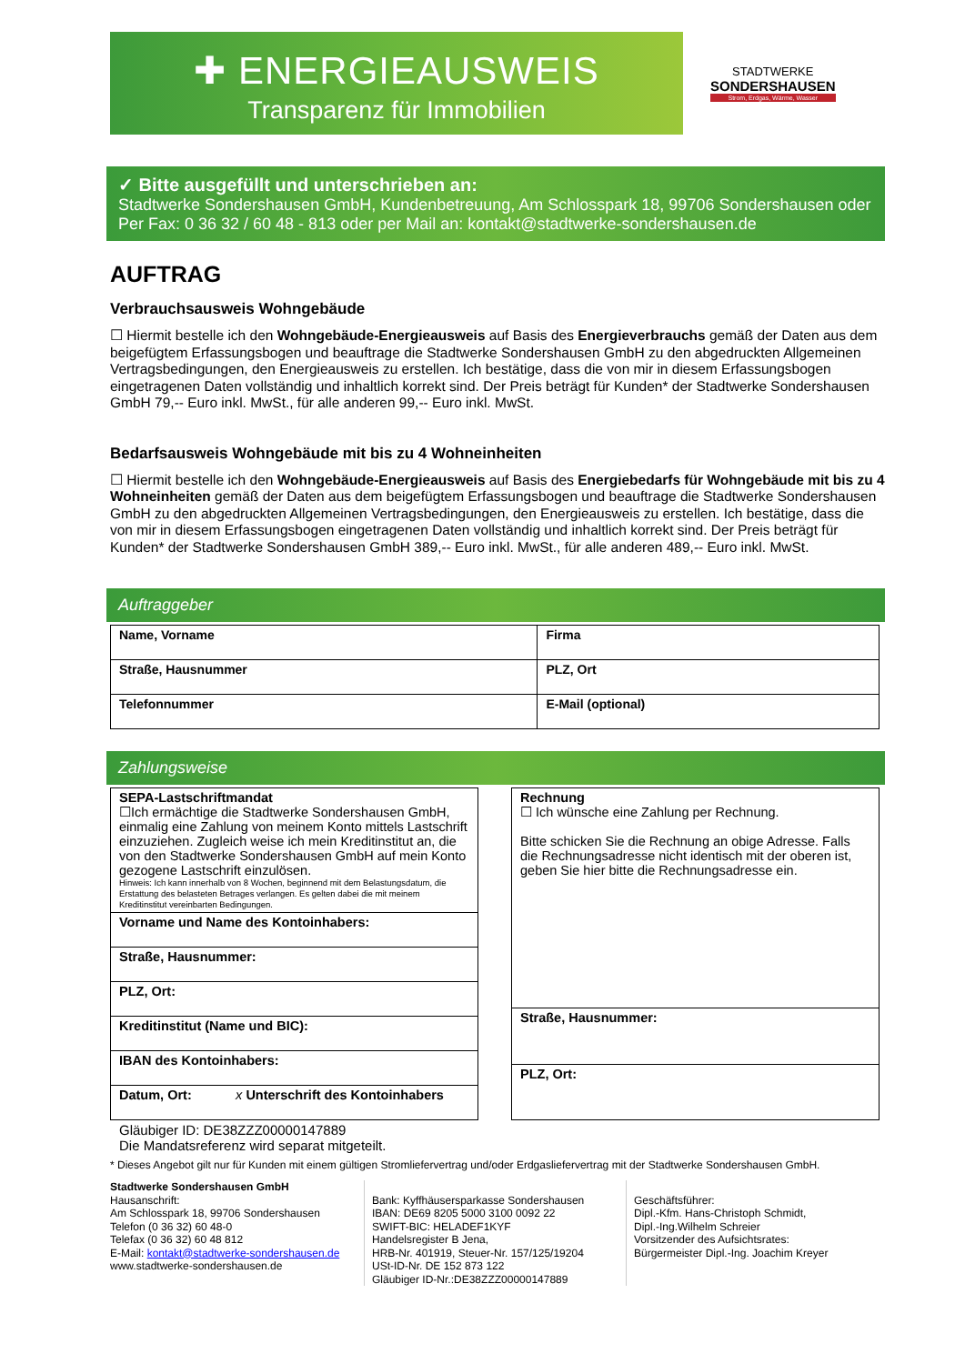✚ ENERGIEAUSWEIS
Transparenz für Immobilien
STADTWERKE
SONDERSHAUSEN
Strom, Erdgas, Wärme, Wasser
✓ Bitte ausgefüllt und unterschrieben an:
Stadtwerke Sondershausen GmbH, Kundenbetreuung, Am Schlosspark 18, 99706 Sondershausen oder
Per Fax: 0 36 32 / 60 48 - 813 oder per Mail an: kontakt@stadtwerke-sondershausen.de
AUFTRAG
Verbrauchsausweis Wohngebäude
☐ Hiermit bestelle ich den Wohngebäude-Energieausweis auf Basis des Energieverbrauchs gemäß der Daten aus dem beigefügtem Erfassungsbogen und beauftrage die Stadtwerke Sondershausen GmbH zu den abgedruckten Allgemeinen Vertragsbedingungen, den Energieausweis zu erstellen. Ich bestätige, dass die von mir in diesem Erfassungsbogen eingetragenen Daten vollständig und inhaltlich korrekt sind. Der Preis beträgt für Kunden* der Stadtwerke Sondershausen GmbH 79,-- Euro inkl. MwSt., für alle anderen 99,-- Euro inkl. MwSt.
Bedarfsausweis Wohngebäude mit bis zu 4 Wohneinheiten
☐ Hiermit bestelle ich den Wohngebäude-Energieausweis auf Basis des Energiebedarfs für Wohngebäude mit bis zu 4 Wohneinheiten gemäß der Daten aus dem beigefügtem Erfassungsbogen und beauftrage die Stadtwerke Sondershausen GmbH zu den abgedruckten Allgemeinen Vertragsbedingungen, den Energieausweis zu erstellen. Ich bestätige, dass die von mir in diesem Erfassungsbogen eingetragenen Daten vollständig und inhaltlich korrekt sind. Der Preis beträgt für Kunden* der Stadtwerke Sondershausen GmbH 389,-- Euro inkl. MwSt., für alle anderen 489,-- Euro inkl. MwSt.
Auftraggeber
| Name, Vorname | Firma |
| Straße, Hausnummer | PLZ, Ort |
| Telefonnummer | E-Mail (optional) |
Zahlungsweise
| SEPA-Lastschriftmandat ☐Ich ermächtige die Stadtwerke Sondershausen GmbH, einmalig eine Zahlung von meinem Konto mittels Lastschrift einzuziehen. Zugleich weise ich mein Kreditinstitut an, die von den Stadtwerke Sondershausen GmbH auf mein Konto gezogene Lastschrift einzulösen. Hinweis: Ich kann innerhalb von 8 Wochen, beginnend mit dem Belastungsdatum, die Erstattung des belasteten Betrages verlangen. Es gelten dabei die mit meinem Kreditinstitut vereinbarten Bedingungen. |
| Vorname und Name des Kontoinhabers: |
| Straße, Hausnummer: |
| PLZ, Ort: |
| Kreditinstitut (Name und BIC): |
| IBAN des Kontoinhabers: |
| Datum, Ort: x Unterschrift des Kontoinhabers |
| Rechnung ☐ Ich wünsche eine Zahlung per Rechnung. Bitte schicken Sie die Rechnung an obige Adresse. Falls die Rechnungsadresse nicht identisch mit der oberen ist, geben Sie hier bitte die Rechnungsadresse ein. |
| Straße, Hausnummer: |
| PLZ, Ort: |
Gläubiger ID: DE38ZZZ00000147889
Die Mandatsreferenz wird separat mitgeteilt.
* Dieses Angebot gilt nur für Kunden mit einem gültigen Stromliefervertrag und/oder Erdgasliefervertrag mit der Stadtwerke Sondershausen GmbH.
Stadtwerke Sondershausen GmbH
Hausanschrift:
Am Schlosspark 18, 99706 Sondershausen
Telefon (0 36 32) 60 48-0
Telefax (0 36 32) 60 48 812
E-Mail: kontakt@stadtwerke-sondershausen.de
www.stadtwerke-sondershausen.de
Bank: Kyffhäusersparkasse Sondershausen
IBAN: DE69 8205 5000 3100 0092 22
SWIFT-BIC: HELADEF1KYF
Handelsregister B Jena,
HRB-Nr. 401919, Steuer-Nr. 157/125/19204
USt-ID-Nr. DE 152 873 122
Gläubiger ID-Nr.:DE38ZZZ00000147889
Geschäftsführer:
Dipl.-Kfm. Hans-Christoph Schmidt,
Dipl.-Ing.Wilhelm Schreier
Vorsitzender des Aufsichtsrates:
Bürgermeister Dipl.-Ing. Joachim Kreyer